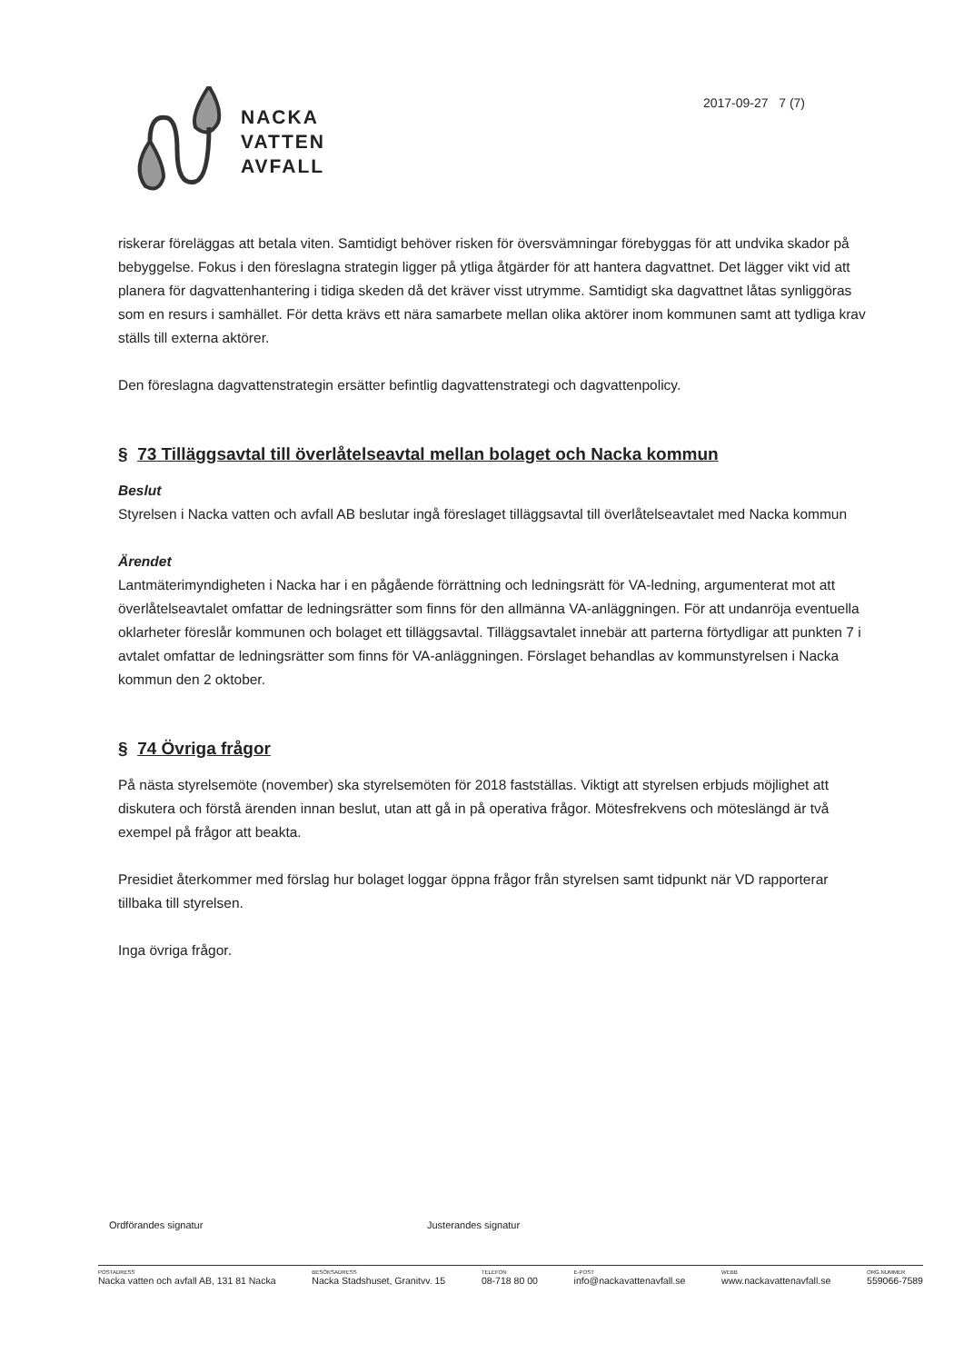NACKA
VATTEN
AVFALL
2017-09-27 7 (7)
riskerar föreläggas att betala viten. Samtidigt behöver risken för översvämningar förebyggas för att undvika skador på bebyggelse. Fokus i den föreslagna strategin ligger på ytliga åtgärder för att hantera dagvattnet. Det lägger vikt vid att planera för dagvattenhantering i tidiga skeden då det kräver visst utrymme. Samtidigt ska dagvattnet låtas synliggöras som en resurs i samhället. För detta krävs ett nära samarbete mellan olika aktörer inom kommunen samt att tydliga krav ställs till externa aktörer.
Den föreslagna dagvattenstrategin ersätter befintlig dagvattenstrategi och dagvattenpolicy.
§ 73 Tilläggsavtal till överlåtelseavtal mellan bolaget och Nacka kommun
Beslut
Styrelsen i Nacka vatten och avfall AB beslutar ingå föreslaget tilläggsavtal till överlåtelseavtalet med Nacka kommun
Ärendet
Lantmäterimyndigheten i Nacka har i en pågående förrättning och ledningsrätt för VA-ledning, argumenterat mot att överlåtelseavtalet omfattar de ledningsrätter som finns för den allmänna VA-anläggningen. För att undanröja eventuella oklarheter föreslår kommunen och bolaget ett tilläggsavtal. Tilläggsavtalet innebär att parterna förtydligar att punkten 7 i avtalet omfattar de ledningsrätter som finns för VA-anläggningen. Förslaget behandlas av kommunstyrelsen i Nacka kommun den 2 oktober.
§ 74 Övriga frågor
På nästa styrelsemöte (november) ska styrelsemöten för 2018 fastställas. Viktigt att styrelsen erbjuds möjlighet att diskutera och förstå ärenden innan beslut, utan att gå in på operativa frågor. Mötesfrekvens och möteslängd är två exempel på frågor att beakta.
Presidiet återkommer med förslag hur bolaget loggar öppna frågor från styrelsen samt tidpunkt när VD rapporterar tillbaka till styrelsen.
Inga övriga frågor.
Ordförandes signatur Justerandes signatur
POSTADRESS
Nacka vatten och avfall AB, 131 81 Nacka
BESÖKSADRESS
Nacka Stadshuset, Granitvv. 15
TELEFON
08-718 80 00
E-POST
info@nackavattenavfall.se
WEBB
www.nackavattenavfall.se
ORG.NUMMER
559066-7589